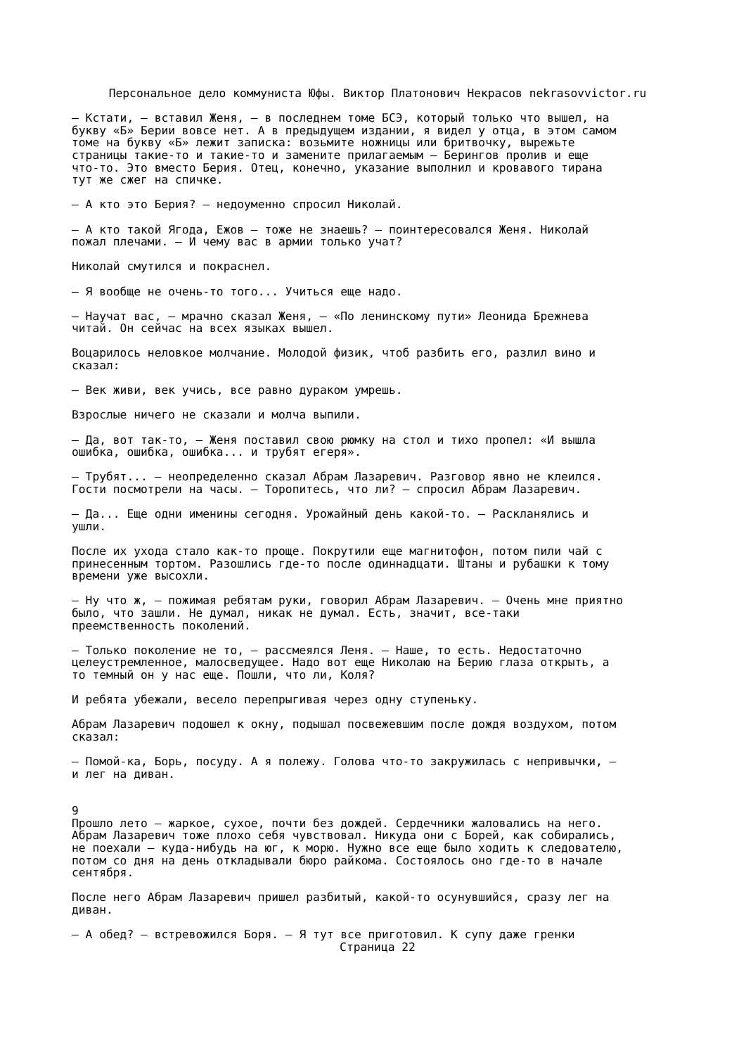Персональное дело коммуниста Юфы. Виктор Платонович Некрасов nekrasovvictor.ru
— Кстати, — вставил Женя, — в последнем томе БСЭ, который только что вышел, на букву «Б» Берии вовсе нет. А в предыдущем издании, я видел у отца, в этом самом томе на букву «Б» лежит записка: возьмите ножницы или бритвочку, вырежьте страницы такие-то и такие-то и замените прилагаемым — Берингов пролив и еще что-то. Это вместо Берия. Отец, конечно, указание выполнил и кровавого тирана тут же сжег на спичке.
— А кто это Берия? — недоуменно спросил Николай.
— А кто такой Ягода, Ежов — тоже не знаешь? — поинтересовался Женя. Николай пожал плечами. — И чему вас в армии только учат?
Николай смутился и покраснел.
— Я вообще не очень-то того... Учиться еще надо.
— Научат вас, — мрачно сказал Женя, — «По ленинскому пути» Леонида Брежнева читай. Он сейчас на всех языках вышел.
Воцарилось неловкое молчание. Молодой физик, чтоб разбить его, разлил вино и сказал:
— Век живи, век учись, все равно дураком умрешь.
Взрослые ничего не сказали и молча выпили.
— Да, вот так-то, — Женя поставил свою рюмку на стол и тихо пропел: «И вышла ошибка, ошибка, ошибка... и трубят егеря».
— Трубят... — неопределенно сказал Абрам Лазаревич. Разговор явно не клеился. Гости посмотрели на часы. — Торопитесь, что ли? — спросил Абрам Лазаревич.
— Да... Еще одни именины сегодня. Урожайный день какой-то. — Раскланялись и ушли.
После их ухода стало как-то проще. Покрутили еще магнитофон, потом пили чай с принесенным тортом. Разошлись где-то после одиннадцати. Штаны и рубашки к тому времени уже высохли.
— Ну что ж, — пожимая ребятам руки, говорил Абрам Лазаревич. — Очень мне приятно было, что зашли. Не думал, никак не думал. Есть, значит, все-таки преемственность поколений.
— Только поколение не то, — рассмеялся Леня. — Наше, то есть. Недостаточно целеустремленное, малосведущее. Надо вот еще Николаю на Берию глаза открыть, а то темный он у нас еще. Пошли, что ли, Коля?
И ребята убежали, весело перепрыгивая через одну ступеньку.
Абрам Лазаревич подошел к окну, подышал посвежевшим после дождя воздухом, потом сказал:
— Помой-ка, Борь, посуду. А я полежу. Голова что-то закружилась с непривычки, — и лег на диван.
9
Прошло лето — жаркое, сухое, почти без дождей. Сердечники жаловались на него. Абрам Лазаревич тоже плохо себя чувствовал. Никуда они с Борей, как собирались, не поехали — куда-нибудь на юг, к морю. Нужно все еще было ходить к следователю, потом со дня на день откладывали бюро райкома. Состоялось оно где-то в начале сентября.
После него Абрам Лазаревич пришел разбитый, какой-то осунувшийся, сразу лег на диван.
— А обед? — встревожился Боря. — Я тут все приготовил. К супу даже гренки
Страница 22